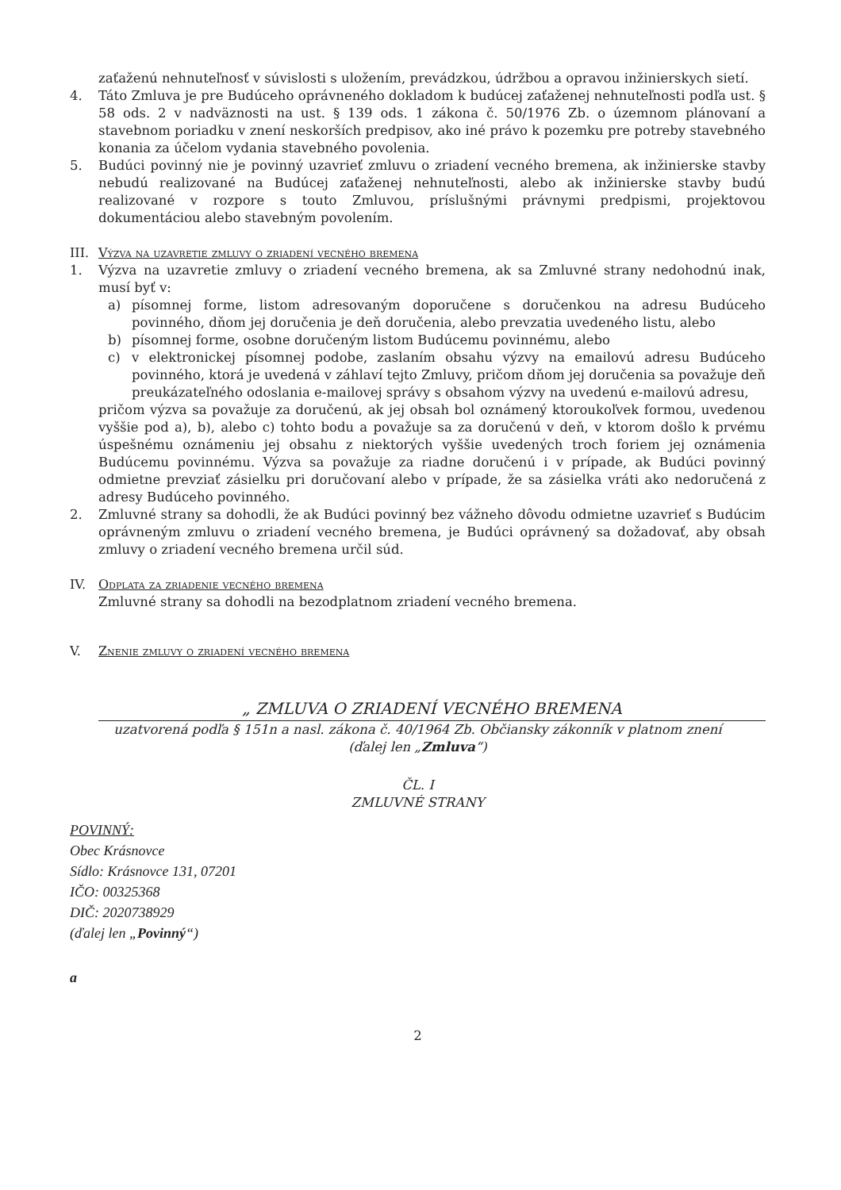zaťaženú nehnuteľnosť v súvislosti s uložením, prevádzkou, údržbou a opravou inžinierskych sietí.
4. Táto Zmluva je pre Budúceho oprávneného dokladom k budúcej zaťaženej nehnuteľnosti podľa ust. § 58 ods. 2 v nadväznosti na ust. § 139 ods. 1 zákona č. 50/1976 Zb. o územnom plánovaní a stavebnom poriadku v znení neskorších predpisov, ako iné právo k pozemku pre potreby stavebného konania za účelom vydania stavebného povolenia.
5. Budúci povinný nie je povinný uzavrieť zmluvu o zriadení vecného bremena, ak inžinierske stavby nebudú realizované na Budúcej zaťaženej nehnuteľnosti, alebo ak inžinierske stavby budú realizované v rozpore s touto Zmluvou, príslušnými právnymi predpismi, projektovou dokumentáciou alebo stavebným povolením.
III. Výzva na uzavretie zmluvy o zriadení vecného bremena
1. Výzva na uzavretie zmluvy o zriadení vecného bremena, ak sa Zmluvné strany nedohodnú inak, musí byť v:
a) písomnej forme, listom adresovaným doporučene s doručenkou na adresu Budúceho povinného, dňom jej doručenia je deň doručenia, alebo prevzatia uvedeného listu, alebo
b) písomnej forme, osobne doručeným listom Budúcemu povinnému, alebo
c) v elektronickej písomnej podobe, zaslaním obsahu výzvy na emailovú adresu Budúceho povinného, ktorá je uvedená v záhlaví tejto Zmluvy, pričom dňom jej doručenia sa považuje deň preukázateľného odoslania e-mailovej správy s obsahom výzvy na uvedenú e-mailovú adresu,
pričom výzva sa považuje za doručenú, ak jej obsah bol oznámený ktoroukoľvek formou, uvedenou vyššie pod a), b), alebo c) tohto bodu a považuje sa za doručenú v deň, v ktorom došlo k prvému úspešnému oznámeniu jej obsahu z niektorých vyššie uvedených troch foriem jej oznámenia Budúcemu povinnému. Výzva sa považuje za riadne doručenú i v prípade, ak Budúci povinný odmietne prevziať zásielku pri doručovaní alebo v prípade, že sa zásielka vráti ako nedoručená z adresy Budúceho povinného.
2. Zmluvné strany sa dohodli, že ak Budúci povinný bez vážneho dôvodu odmietne uzavrieť s Budúcim oprávneným zmluvu o zriadení vecného bremena, je Budúci oprávnený sa dožadovať, aby obsah zmluvy o zriadení vecného bremena určil súd.
IV. Odplata za zriadenie vecného bremena
Zmluvné strany sa dohodli na bezodplatnom zriadení vecného bremena.
V. Znenie zmluvy o zriadení vecného bremena
„ ZMLUVA O ZRIADENÍ VECNÉHO BREMENA
uzatvorená podľa § 151n a nasl. zákona č. 40/1964 Zb. Občiansky zákonník v platnom znení
(ďalej len „Zmluva“)
ČL. I
ZMLUVNÉ STRANY
POVINNÝ:
Obec Krásnovce
Sídlo: Krásnovce 131, 07201
IČO: 00325368
DIČ: 2020738929
(ďalej len „Povinný“)
a
2